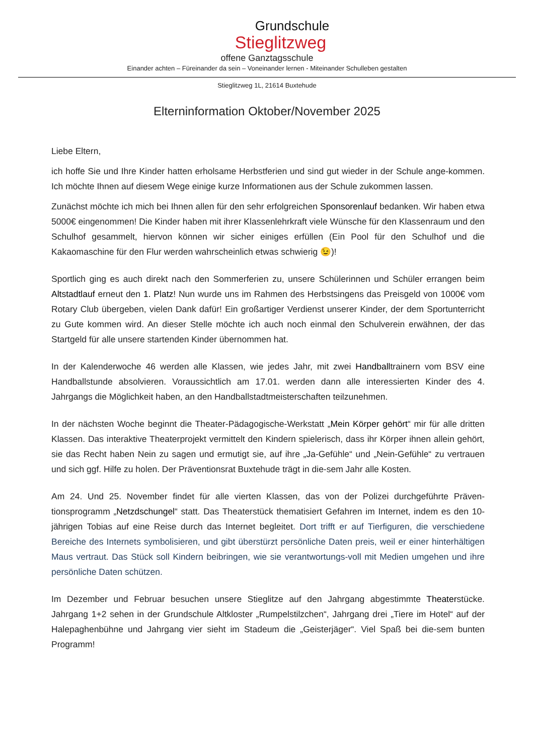Grundschule
Stieglitzweg
offene Ganztagsschule
Einander achten – Füreinander da sein – Voneinander lernen - Miteinander Schulleben gestalten
Stieglitzweg 1L, 21614 Buxtehude
Elterninformation Oktober/November 2025
Liebe Eltern,
ich hoffe Sie und Ihre Kinder hatten erholsame Herbstferien und sind gut wieder in der Schule ange-kommen. Ich möchte Ihnen auf diesem Wege einige kurze Informationen aus der Schule zukommen lassen.
Zunächst möchte ich mich bei Ihnen allen für den sehr erfolgreichen Sponsorenlauf bedanken. Wir haben etwa 5000€ eingenommen! Die Kinder haben mit ihrer Klassenlehrkraft viele Wünsche für den Klassenraum und den Schulhof gesammelt, hiervon können wir sicher einiges erfüllen (Ein Pool für den Schulhof und die Kakaomaschine für den Flur werden wahrscheinlich etwas schwierig 😉)!
Sportlich ging es auch direkt nach den Sommerferien zu, unsere Schülerinnen und Schüler errangen beim Altstadtlauf erneut den 1. Platz! Nun wurde uns im Rahmen des Herbstsingens das Preisgeld von 1000€ vom Rotary Club übergeben, vielen Dank dafür! Ein großartiger Verdienst unserer Kinder, der dem Sportunterricht zu Gute kommen wird. An dieser Stelle möchte ich auch noch einmal den Schulverein erwähnen, der das Startgeld für alle unsere startenden Kinder übernommen hat.
In der Kalenderwoche 46 werden alle Klassen, wie jedes Jahr, mit zwei Handballtrainern vom BSV eine Handballstunde absolvieren. Voraussichtlich am 17.01. werden dann alle interessierten Kinder des 4. Jahrgangs die Möglichkeit haben, an den Handballstadtmeisterschaften teilzunehmen.
In der nächsten Woche beginnt die Theater-Pädagogische-Werkstatt „Mein Körper gehört“ mir für alle dritten Klassen. Das interaktive Theaterprojekt vermittelt den Kindern spielerisch, dass ihr Körper ihnen allein gehört, sie das Recht haben Nein zu sagen und ermutigt sie, auf ihre „Ja-Gefühle“ und „Nein-Gefühle“ zu vertrauen und sich ggf. Hilfe zu holen. Der Präventionsrat Buxtehude trägt in die-sem Jahr alle Kosten.
Am 24. Und 25. November findet für alle vierten Klassen, das von der Polizei durchgeführte Präven-tionsprogramm „Netzdschungel“ statt. Das Theaterstück thematisiert Gefahren im Internet, indem es den 10-jährigen Tobias auf eine Reise durch das Internet begleitet. Dort trifft er auf Tierfiguren, die verschiedene Bereiche des Internets symbolisieren, und gibt überstürzt persönliche Daten preis, weil er einer hinterhältigen Maus vertraut. Das Stück soll Kindern beibringen, wie sie verantwortungs-voll mit Medien umgehen und ihre persönliche Daten schützen.
Im Dezember und Februar besuchen unsere Stieglitze auf den Jahrgang abgestimmte Theaterstücke. Jahrgang 1+2 sehen in der Grundschule Altkloster „Rumpelstilzchen“, Jahrgang drei „Tiere im Hotel“ auf der Halepaghenbühne und Jahrgang vier sieht im Stadeum die „Geisterjäger“. Viel Spaß bei die-sem bunten Programm!